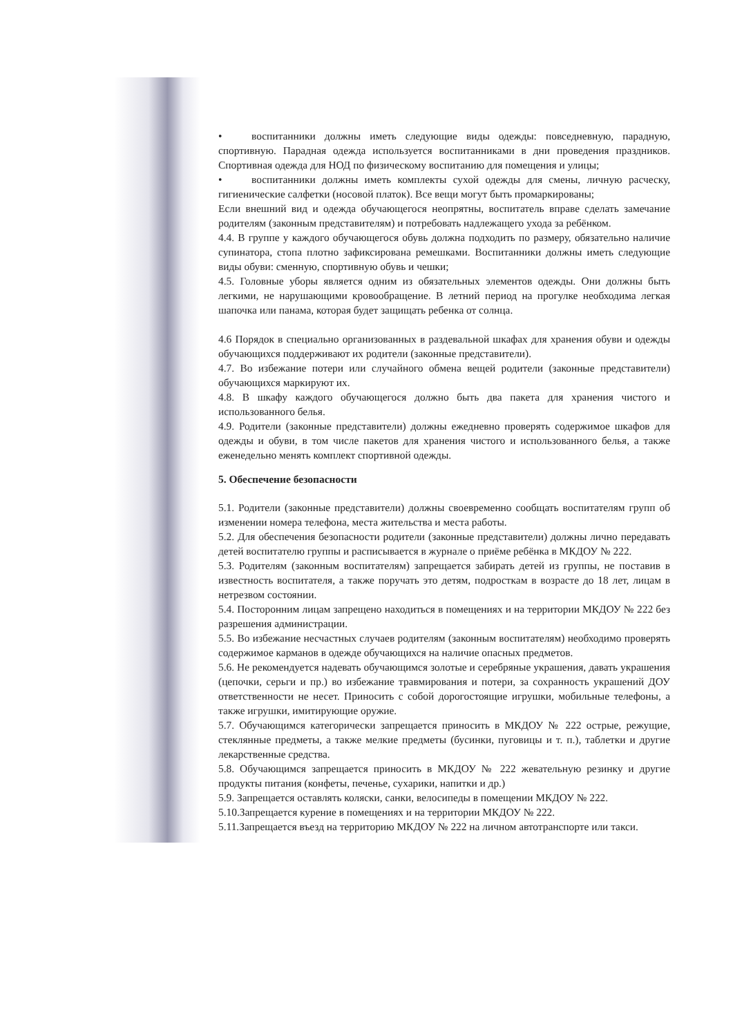• воспитанники должны иметь следующие виды одежды: повседневную, парадную, спортивную. Парадная одежда используется воспитанниками в дни проведения праздников. Спортивная одежда для НОД по физическому воспитанию для помещения и улицы;
• воспитанники должны иметь комплекты сухой одежды для смены, личную расческу, гигиенические салфетки (носовой платок). Все вещи могут быть промаркированы;
Если внешний вид и одежда обучающегося неопрятны, воспитатель вправе сделать замечание родителям (законным представителям) и потребовать надлежащего ухода за ребёнком.
4.4. В группе у каждого обучающегося обувь должна подходить по размеру, обязательно наличие супинатора, стопа плотно зафиксирована ремешками. Воспитанники должны иметь следующие виды обуви: сменную, спортивную обувь и чешки;
4.5. Головные уборы является одним из обязательных элементов одежды. Они должны быть легкими, не нарушающими кровообращение. В летний период на прогулке необходима легкая шапочка или панама, которая будет защищать ребенка от солнца.
4.6 Порядок в специально организованных в раздевальной шкафах для хранения обуви и одежды обучающихся поддерживают их родители (законные представители).
4.7. Во избежание потери или случайного обмена вещей родители (законные представители) обучающихся маркируют их.
4.8. В шкафу каждого обучающегося должно быть два пакета для хранения чистого и использованного белья.
4.9. Родители (законные представители) должны ежедневно проверять содержимое шкафов для одежды и обуви, в том числе пакетов для хранения чистого и использованного белья, а также еженедельно менять комплект спортивной одежды.
5. Обеспечение безопасности
5.1. Родители (законные представители) должны своевременно сообщать воспитателям групп об изменении номера телефона, места жительства и места работы.
5.2. Для обеспечения безопасности родители (законные представители) должны лично передавать детей воспитателю группы и расписывается в журнале о приёме ребёнка в МКДОУ № 222.
5.3. Родителям (законным воспитателям) запрещается забирать детей из группы, не поставив в известность воспитателя, а также поручать это детям, подросткам в возрасте до 18 лет, лицам в нетрезвом состоянии.
5.4. Посторонним лицам запрещено находиться в помещениях и на территории МКДОУ № 222 без разрешения администрации.
5.5. Во избежание несчастных случаев родителям (законным воспитателям) необходимо проверять содержимое карманов в одежде обучающихся на наличие опасных предметов.
5.6. Не рекомендуется надевать обучающимся золотые и серебряные украшения, давать украшения (цепочки, серьги и пр.) во избежание травмирования и потери, за сохранность украшений ДОУ ответственности не несет. Приносить с собой дорогостоящие игрушки, мобильные телефоны, а также игрушки, имитирующие оружие.
5.7. Обучающимся категорически запрещается приносить в МКДОУ № 222 острые, режущие, стеклянные предметы, а также мелкие предметы (бусинки, пуговицы и т. п.), таблетки и другие лекарственные средства.
5.8. Обучающимся запрещается приносить в МКДОУ № 222 жевательную резинку и другие продукты питания (конфеты, печенье, сухарики, напитки и др.)
5.9. Запрещается оставлять коляски, санки, велосипеды в помещении МКДОУ № 222.
5.10.Запрещается курение в помещениях и на территории МКДОУ № 222.
5.11.Запрещается въезд на территорию МКДОУ № 222 на личном автотранспорте или такси.